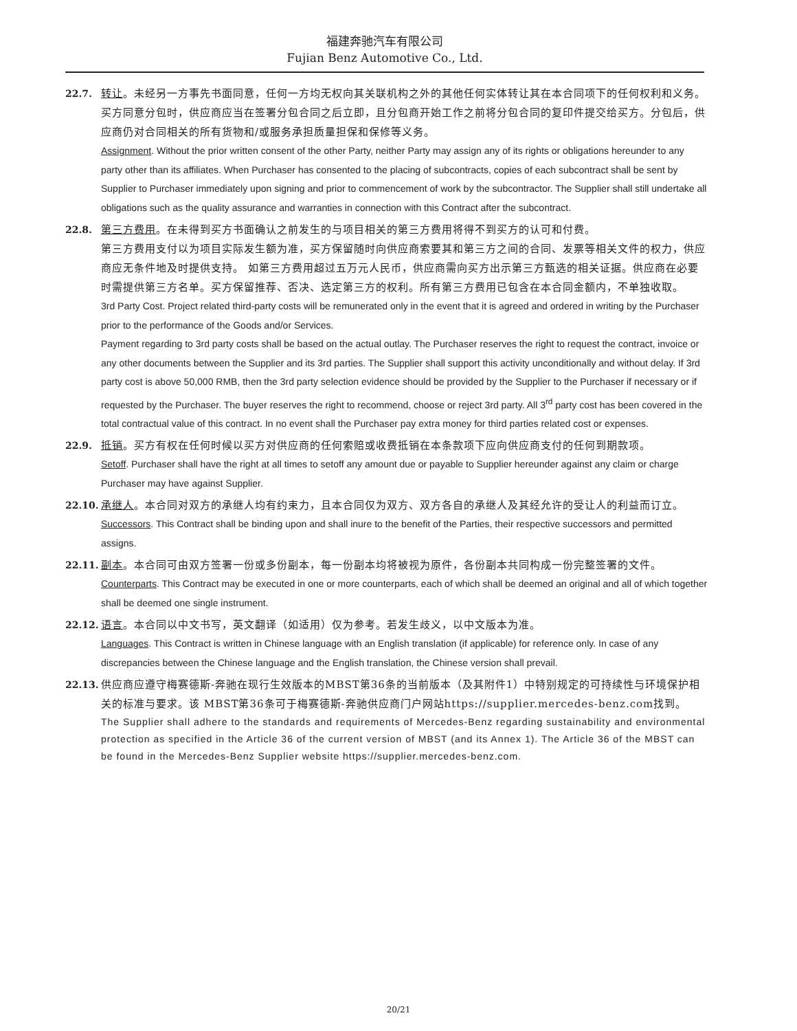福建奔驰汽车有限公司
Fujian Benz Automotive Co., Ltd.
22.7. 转让。未经另一方事先书面同意，任何一方均无权向其关联机构之外的其他任何实体转让其在本合同项下的任何权利和义务。买方同意分包时，供应商应当在签署分包合同之后立即，且分包商开始工作之前将分包合同的复印件提交给买方。分包后，供应商仍对合同相关的所有货物和/或服务承担质量担保和保修等义务。
Assignment. Without the prior written consent of the other Party, neither Party may assign any of its rights or obligations hereunder to any party other than its affiliates. When Purchaser has consented to the placing of subcontracts, copies of each subcontract shall be sent by Supplier to Purchaser immediately upon signing and prior to commencement of work by the subcontractor. The Supplier shall still undertake all obligations such as the quality assurance and warranties in connection with this Contract after the subcontract.
22.8. 第三方费用。在未得到买方书面确认之前发生的与项目相关的第三方费用将得不到买方的认可和付费。
第三方费用支付以为项目实际发生额为准，买方保留随时向供应商索要其和第三方之间的合同、发票等相关文件的权力，供应商应无条件地及时提供支持。 如第三方费用超过五万元人民币，供应商需向买方出示第三方甄选的相关证据。供应商在必要时需提供第三方名单。买方保留推荐、否决、选定第三方的权利。所有第三方费用已包含在本合同金额内，不单独收取。
3rd Party Cost. Project related third-party costs will be remunerated only in the event that it is agreed and ordered in writing by the Purchaser prior to the performance of the Goods and/or Services.
Payment regarding to 3rd party costs shall be based on the actual outlay. The Purchaser reserves the right to request the contract, invoice or any other documents between the Supplier and its 3rd parties. The Supplier shall support this activity unconditionally and without delay. If 3rd party cost is above 50,000 RMB, then the 3rd party selection evidence should be provided by the Supplier to the Purchaser if necessary or if requested by the Purchaser. The buyer reserves the right to recommend, choose or reject 3rd party. All 3<sup>rd</sup> party cost has been covered in the total contractual value of this contract. In no event shall the Purchaser pay extra money for third parties related cost or expenses.
22.9. 抵销。买方有权在任何时候以买方对供应商的任何索赔或收费抵销在本条款项下应向供应商支付的任何到期款项。
Setoff. Purchaser shall have the right at all times to setoff any amount due or payable to Supplier hereunder against any claim or charge Purchaser may have against Supplier.
22.10. 承继人。本合同对双方的承继人均有约束力，且本合同仅为双方、双方各自的承继人及其经允许的受让人的利益而订立。
Successors. This Contract shall be binding upon and shall inure to the benefit of the Parties, their respective successors and permitted assigns.
22.11. 副本。本合同可由双方签署一份或多份副本，每一份副本均将被视为原件，各份副本共同构成一份完整签署的文件。
Counterparts. This Contract may be executed in one or more counterparts, each of which shall be deemed an original and all of which together shall be deemed one single instrument.
22.12. 语言。本合同以中文书写，英文翻译（如适用）仅为参考。若发生歧义，以中文版本为准。
Languages. This Contract is written in Chinese language with an English translation (if applicable) for reference only. In case of any discrepancies between the Chinese language and the English translation, the Chinese version shall prevail.
22.13. 供应商应遵守梅赛德斯-奔驰在现行生效版本的MBST第36条的当前版本（及其附件1）中特别规定的可持续性与环境保护相关的标准与要求。该 MBST第36条可于梅赛德斯-奔驰供应商门户网站https://supplier.mercedes-benz.com找到。
The Supplier shall adhere to the standards and requirements of Mercedes-Benz regarding sustainability and environmental protection as specified in the Article 36 of the current version of MBST (and its Annex 1). The Article 36 of the MBST can be found in the Mercedes-Benz Supplier website https://supplier.mercedes-benz.com.
20/21